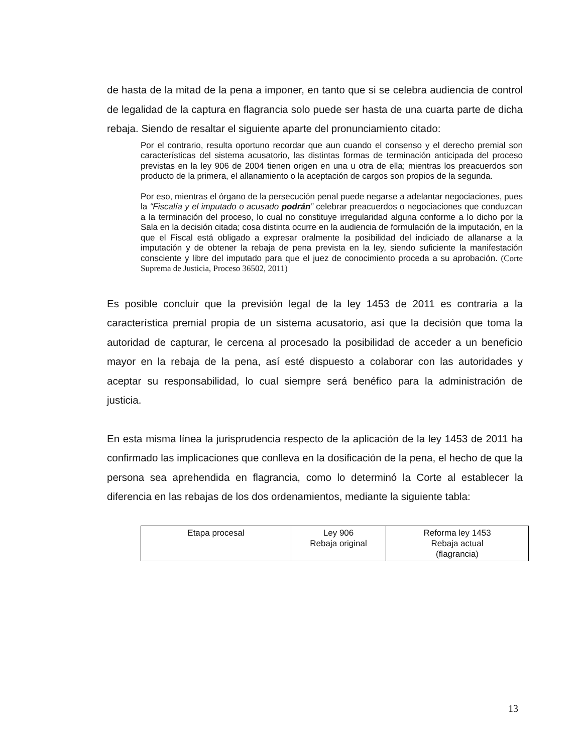de hasta de la mitad de la pena a imponer, en tanto que si se celebra audiencia de control de legalidad de la captura en flagrancia solo puede ser hasta de una cuarta parte de dicha rebaja. Siendo de resaltar el siguiente aparte del pronunciamiento citado:
Por el contrario, resulta oportuno recordar que aun cuando el consenso y el derecho premial son características del sistema acusatorio, las distintas formas de terminación anticipada del proceso previstas en la ley 906 de 2004 tienen origen en una u otra de ella; mientras los preacuerdos son producto de la primera, el allanamiento o la aceptación de cargos son propios de la segunda.
Por eso, mientras el órgano de la persecución penal puede negarse a adelantar negociaciones, pues la “Fiscalía y el imputado o acusado podrán” celebrar preacuerdos o negociaciones que conduzcan a la terminación del proceso, lo cual no constituye irregularidad alguna conforme a lo dicho por la Sala en la decisión citada; cosa distinta ocurre en la audiencia de formulación de la imputación, en la que el Fiscal está obligado a expresar oralmente la posibilidad del indiciado de allanarse a la imputación y de obtener la rebaja de pena prevista en la ley, siendo suficiente la manifestación consciente y libre del imputado para que el juez de conocimiento proceda a su aprobación. (Corte Suprema de Justicia, Proceso 36502, 2011)
Es posible concluir que la previsión legal de la ley 1453 de 2011 es contraria a la característica premial propia de un sistema acusatorio, así que la decisión que toma la autoridad de capturar, le cercena al procesado la posibilidad de acceder a un beneficio mayor en la rebaja de la pena, así esté dispuesto a colaborar con las autoridades y aceptar su responsabilidad, lo cual siempre será benéfico para la administración de justicia.
En esta misma línea la jurisprudencia respecto de la aplicación de la ley 1453 de 2011 ha confirmado las implicaciones que conlleva en la dosificación de la pena, el hecho de que la persona sea aprehendida en flagrancia, como lo determinó la Corte al establecer la diferencia en las rebajas de los dos ordenamientos, mediante la siguiente tabla:
| Etapa procesal | Ley 906 Rebaja original | Reforma ley 1453 Rebaja actual (flagrancia) |
13